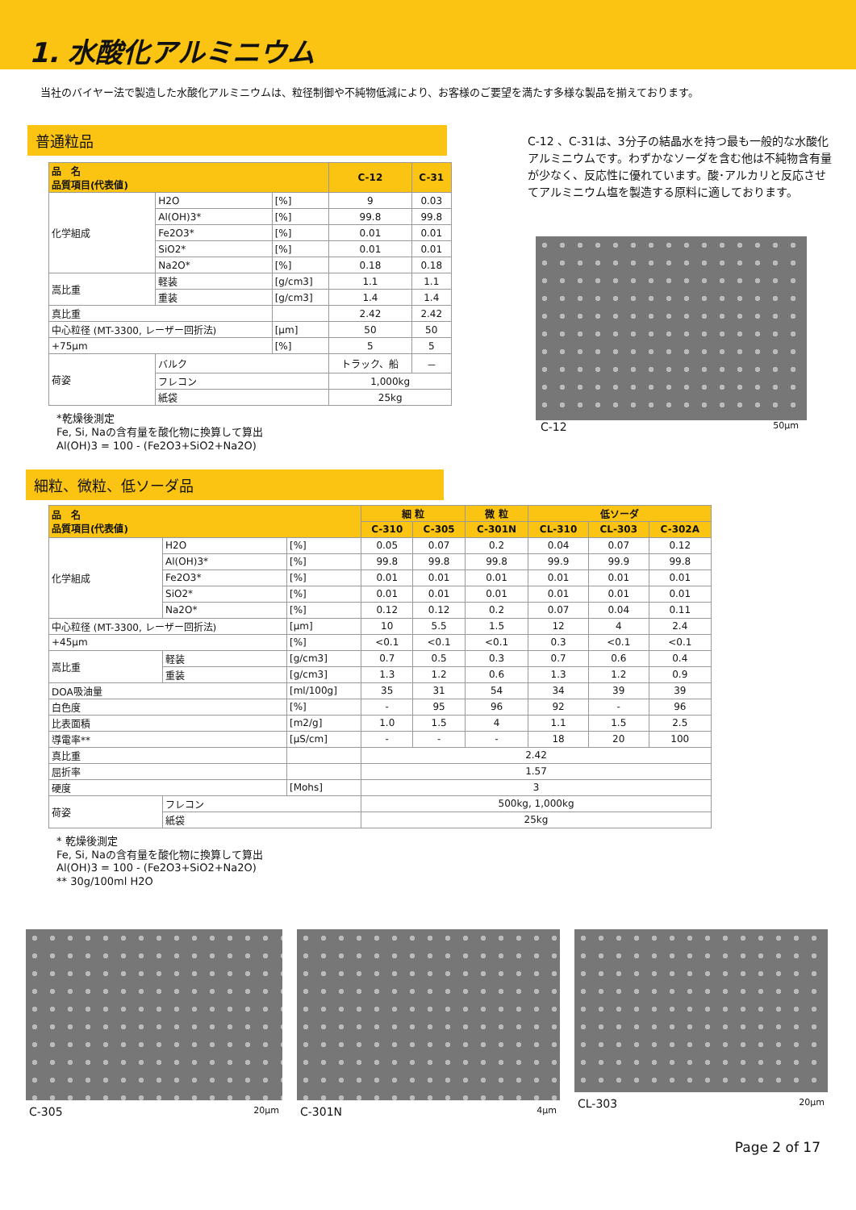1. 水酸化アルミニウム
当社のバイヤー法で製造した水酸化アルミニウムは、粒径制御や不純物低減により、お客様のご要望を満たす多様な製品を揃えております。
普通粒品
| 品 名 品質項目(代表値) | | | C-12 | C-31 |
| --- | --- | --- | --- | --- |
| 化学組成 | H2O | [%] | 9 | 0.03 |
| | Al(OH)3* | [%] | 99.8 | 99.8 |
| | Fe2O3* | [%] | 0.01 | 0.01 |
| | SiO2* | [%] | 0.01 | 0.01 |
| | Na2O* | [%] | 0.18 | 0.18 |
| 嵩比重 | 軽装 | [g/cm3] | 1.1 | 1.1 |
| | 重装 | [g/cm3] | 1.4 | 1.4 |
| 真比重 | | | 2.42 | 2.42 |
| 中心粒径 (MT-3300, レーザー回折法) | | [μm] | 50 | 50 |
| +75μm | | [%] | 5 | 5 |
| 荷姿 | バルク | | トラック、船 | － |
| | フレコン | | 1,000kg | |
| | 紙袋 | | 25kg | |
*乾燥後測定
Fe, Si, Naの含有量を酸化物に換算して算出
Al(OH)3 = 100 - (Fe2O3+SiO2+Na2O)
C-12 、C-31は、3分子の結晶水を持つ最も一般的な水酸化アルミニウムです。わずかなソーダを含む他は不純物含有量が少なく、反応性に優れています。酸･アルカリと反応させてアルミニウム塩を製造する原料に適しております。
C-12 50μm
細粒、微粒、低ソーダ品
| 品 名 品質項目(代表値) | | | 細 粒 | | 微 粒 | 低ソーダ | | |
| --- | --- | --- | --- | --- | --- | --- | --- | --- |
| | | | C-310 | C-305 | C-301N | CL-310 | CL-303 | C-302A |
| 化学組成 | H2O | [%] | 0.05 | 0.07 | 0.2 | 0.04 | 0.07 | 0.12 |
| | Al(OH)3* | [%] | 99.8 | 99.8 | 99.8 | 99.9 | 99.9 | 99.8 |
| | Fe2O3* | [%] | 0.01 | 0.01 | 0.01 | 0.01 | 0.01 | 0.01 |
| | SiO2* | [%] | 0.01 | 0.01 | 0.01 | 0.01 | 0.01 | 0.01 |
| | Na2O* | [%] | 0.12 | 0.12 | 0.2 | 0.07 | 0.04 | 0.11 |
| 中心粒径 (MT-3300, レーザー回折法) | | [μm] | 10 | 5.5 | 1.5 | 12 | 4 | 2.4 |
| +45μm | | [%] | <0.1 | <0.1 | <0.1 | 0.3 | <0.1 | <0.1 |
| 嵩比重 | 軽装 | [g/cm3] | 0.7 | 0.5 | 0.3 | 0.7 | 0.6 | 0.4 |
| | 重装 | [g/cm3] | 1.3 | 1.2 | 0.6 | 1.3 | 1.2 | 0.9 |
| DOA吸油量 | | [ml/100g] | 35 | 31 | 54 | 34 | 39 | 39 |
| 白色度 | | [%] | - | 95 | 96 | 92 | - | 96 |
| 比表面積 | | [m2/g] | 1.0 | 1.5 | 4 | 1.1 | 1.5 | 2.5 |
| 導電率** | | [μS/cm] | - | - | - | 18 | 20 | 100 |
| 真比重 | | | 2.42 | | | | | |
| 屈折率 | | | 1.57 | | | | | |
| 硬度 | | [Mohs] | 3 | | | | | |
| 荷姿 | フレコン | | 500kg, 1,000kg | | | | | |
| | 紙袋 | | 25kg | | | | | |
* 乾燥後測定
Fe, Si, Naの含有量を酸化物に換算して算出
Al(OH)3 = 100 - (Fe2O3+SiO2+Na2O)
** 30g/100ml H2O
C-305 20μm
C-301N 4μm
CL-303 20μm
Page 2 of 17